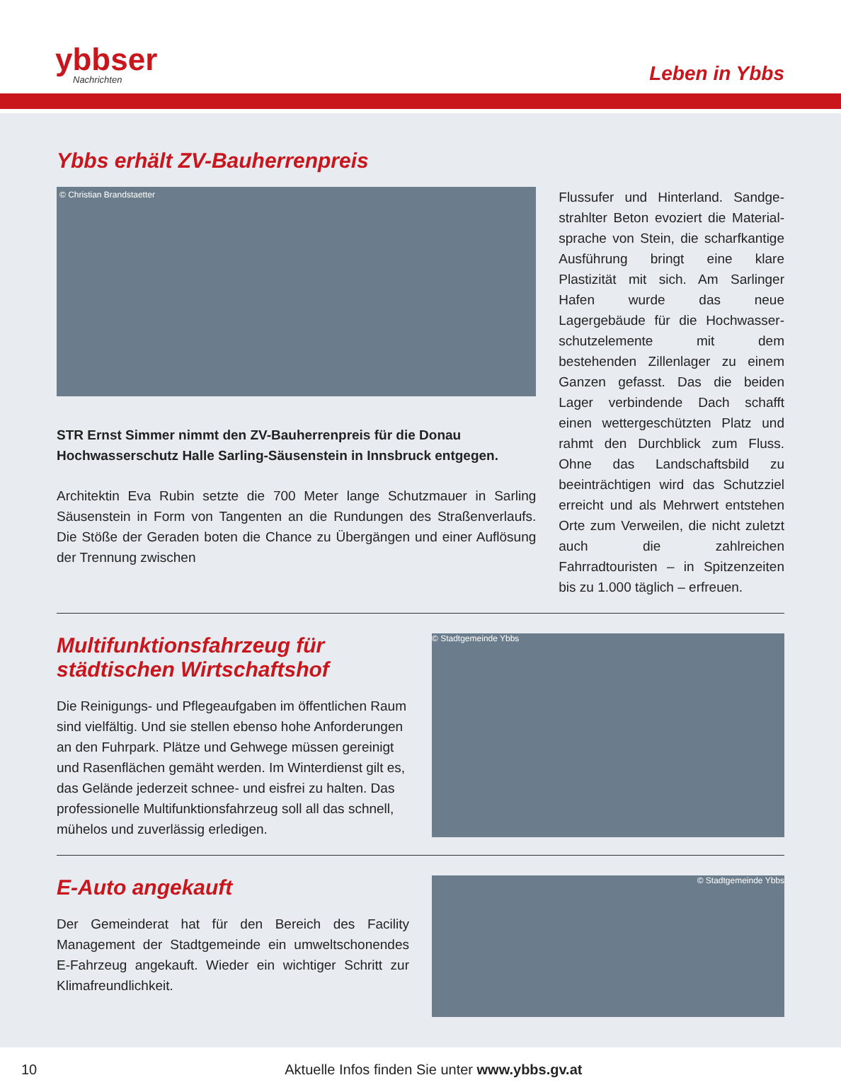ybbser
Nachrichten
Leben in Ybbs
Ybbs erhält ZV-Bauherrenpreis
© Christian Brandstaetter
STR Ernst Simmer nimmt den ZV-Bauherrenpreis für die Donau Hochwasser­schutz Halle Sarling-Säusenstein in Innsbruck entgegen.
Architektin Eva Rubin setzte die 700 Meter lange Schutzmauer in Sarling Säusen­stein in Form von Tangenten an die Rundungen des Straßenverlaufs. Die Stöße der Geraden boten die Chance zu Übergängen und einer Auflösung der Trennung zwischen
Flussufer und Hinterland. Sandge­strahlter Beton evoziert die Material­sprache von Stein, die scharfkantige Ausführung bringt eine klare Plastizität mit sich. Am Sarlinger Hafen wurde das neue Lagergebäude für die Hochwasser­schutzelemente mit dem bestehenden Zillenlager zu einem Ganzen gefasst. Das die beiden Lager verbindende Dach schafft einen wettergeschützten Platz und rahmt den Durchblick zum Fluss. Ohne das Landschaftsbild zu beeinträch­tigen wird das Schutzziel erreicht und als Mehrwert entstehen Orte zum Verweilen, die nicht zuletzt auch die zahlreichen Fahrradtouristen – in Spitzenzeiten bis zu 1.000 täglich – erfreuen.
Multifunktionsfahrzeug für städtischen Wirtschaftshof
Die Reinigungs- und Pflegeaufgaben im öffentlichen Raum sind vielfältig. Und sie stellen ebenso hohe Anforderungen an den Fuhrpark. Plätze und Gehwege müssen gereinigt und Rasenflächen gemäht werden. Im Winterdienst gilt es, das Gelände jederzeit schnee- und eisfrei zu halten. Das profes­sionelle Multifunktionsfahrzeug soll all das schnell, mühelos und zuverlässig erledigen.
© Stadtgemeinde Ybbs
E-Auto angekauft
Der Gemeinderat hat für den Bereich des Facility Management der Stadtgemeinde ein umweltschonendes E-Fahrzeug angekauft. Wieder ein wichtiger Schritt zur Klimafreundlichkeit.
© Stadtgemeinde Ybbs
10 Aktuelle Infos finden Sie unter www.ybbs.gv.at